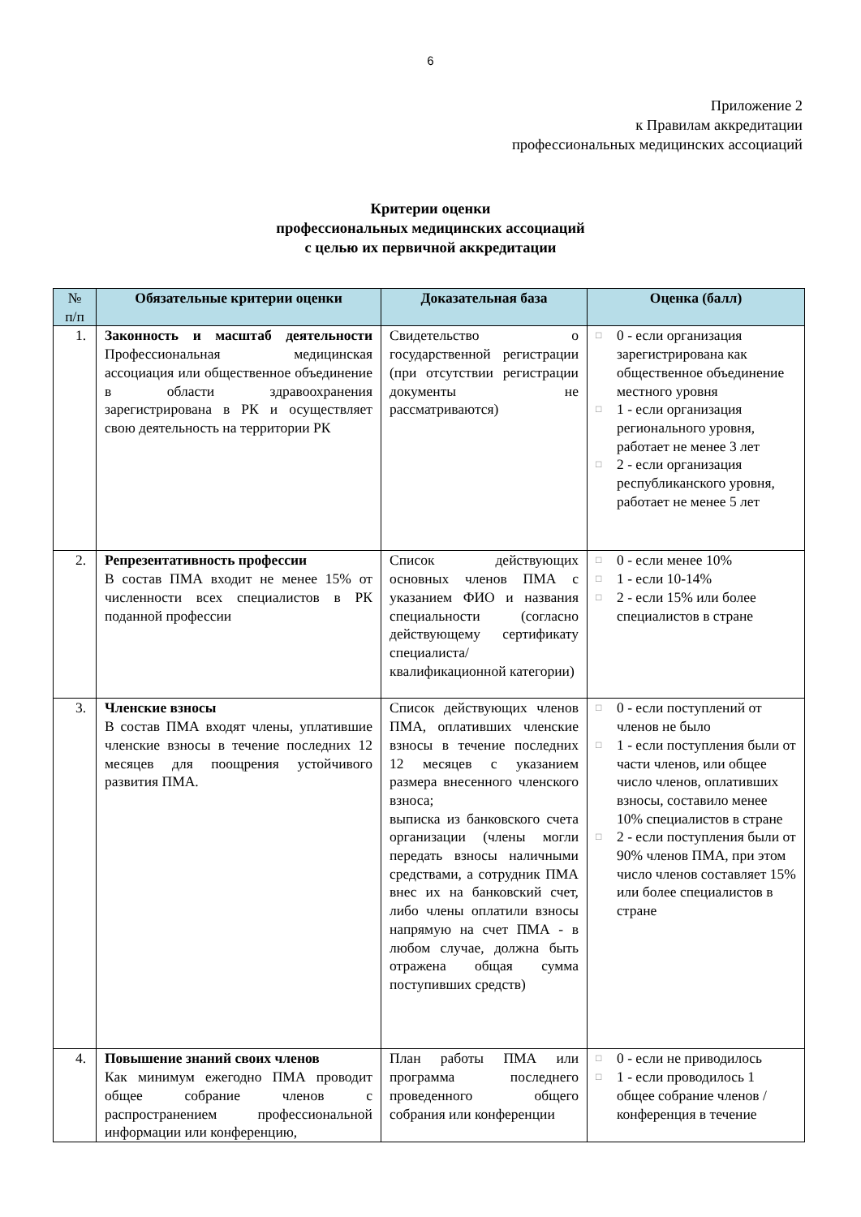6
Приложение 2
к Правилам аккредитации
профессиональных медицинских ассоциаций
Критерии оценки
профессиональных медицинских ассоциаций
с целью их первичной аккредитации
| № п/п | Обязательные критерии оценки | Доказательная база | Оценка (балл) |
| --- | --- | --- | --- |
| 1. | Законность и масштаб деятельности Профессиональная медицинская ассоциация или общественное объединение в области здравоохранения зарегистрирована в РК и осуществляет свою деятельность на территории РК | Свидетельство о государственной регистрации (при отсутствии регистрации документы не рассматриваются) | □ 0 - если организация зарегистрирована как общественное объединение местного уровня □ 1 - если организация регионального уровня, работает не менее 3 лет □ 2 - если организация республиканского уровня, работает не менее 5 лет |
| 2. | Репрезентативность профессии В состав ПМА входит не менее 15% от численности всех специалистов в РК поданной профессии | Список действующих основных членов ПМА с указанием ФИО и названия специальности (согласно действующему сертификату специалиста/квалификационной категории) | □ 0 - если менее 10% □ 1 - если 10-14% □ 2 - если 15% или более специалистов в стране |
| 3. | Членские взносы В состав ПМА входят члены, уплатившие членские взносы в течение последних 12 месяцев для поощрения устойчивого развития ПМА. | Список действующих членов ПМА, оплативших членские взносы в течение последних 12 месяцев с указанием размера внесенного членского взноса; выписка из банковского счета организации (члены могли передать взносы наличными средствами, а сотрудник ПМА внес их на банковский счет, либо члены оплатили взносы напрямую на счет ПМА - в любом случае, должна быть отражена общая сумма поступивших средств) | □ 0 - если поступлений от членов не было □ 1 - если поступления были от части членов, или общее число членов, оплативших взносы, составило менее 10% специалистов в стране □ 2 - если поступления были от 90% членов ПМА, при этом число членов составляет 15% или более специалистов в стране |
| 4. | Повышение знаний своих членов Как минимум ежегодно ПМА проводит общее собрание членов с распространением профессиональной информации или конференцию, | План работы ПМА или программа последнего проведенного общего собрания или конференции | □ 0 - если не приводилось □ 1 - если проводилось 1 общее собрание членов / конференция в течение |